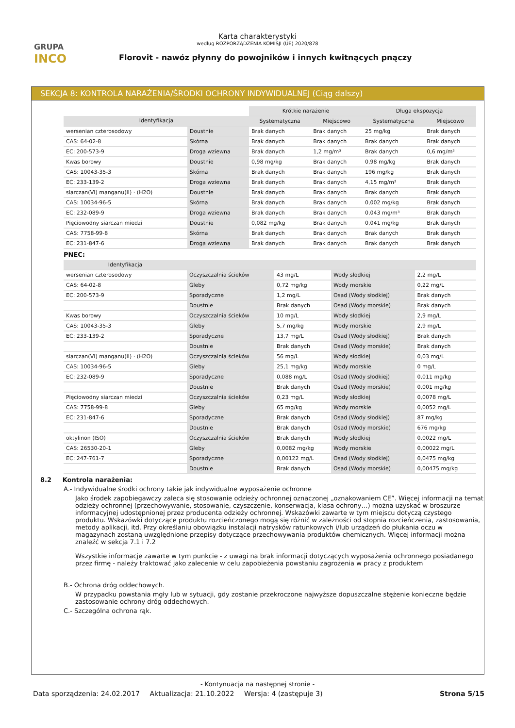GRUPA
INCO
Karta charakterystyki
według ROZPORZĄDZENIA KOMISJI (UE) 2020/878
Florovit - nawóz płynny do powojników i innych kwitnących pnączy
SEKCJA 8: KONTROLA NARAŻENIA/ŚRODKI OCHRONY INDYWIDUALNEJ (Ciąg dalszy)
| | | Krótkie narażenie | | Długa ekspozycja | |
| Identyfikacja | | Systematyczna | Miejscowo | Systematyczna | Miejscowo |
| wersenian czterosodowy | Doustnie | Brak danych | Brak danych | 25 mg/kg | Brak danych |
| CAS: 64-02-8 | Skórna | Brak danych | Brak danych | Brak danych | Brak danych |
| EC: 200-573-9 | Droga wziewna | Brak danych | 1,2 mg/m³ | Brak danych | 0,6 mg/m³ |
| Kwas borowy | Doustnie | 0,98 mg/kg | Brak danych | 0,98 mg/kg | Brak danych |
| CAS: 10043-35-3 | Skórna | Brak danych | Brak danych | 196 mg/kg | Brak danych |
| EC: 233-139-2 | Droga wziewna | Brak danych | Brak danych | 4,15 mg/m³ | Brak danych |
| siarczan(VI) manganu(II) · (H2O) | Doustnie | Brak danych | Brak danych | Brak danych | Brak danych |
| CAS: 10034-96-5 | Skórna | Brak danych | Brak danych | 0,002 mg/kg | Brak danych |
| EC: 232-089-9 | Droga wziewna | Brak danych | Brak danych | 0,043 mg/m³ | Brak danych |
| Pięciowodny siarczan miedzi | Doustnie | 0,082 mg/kg | Brak danych | 0,041 mg/kg | Brak danych |
| CAS: 7758-99-8 | Skórna | Brak danych | Brak danych | Brak danych | Brak danych |
| EC: 231-847-6 | Droga wziewna | Brak danych | Brak danych | Brak danych | Brak danych |
PNEC:
| Identyfikacja | | | | |
| --- | --- | --- | --- | --- |
| wersenian czterosodowy | Oczyszczalnia ścieków | 43 mg/L | Wody słodkiej | 2,2 mg/L |
| CAS: 64-02-8 | Gleby | 0,72 mg/kg | Wody morskie | 0,22 mg/L |
| EC: 200-573-9 | Sporadyczne | 1,2 mg/L | Osad (Wody słodkiej) | Brak danych |
| | Doustnie | Brak danych | Osad (Wody morskie) | Brak danych |
| Kwas borowy | Oczyszczalnia ścieków | 10 mg/L | Wody słodkiej | 2,9 mg/L |
| CAS: 10043-35-3 | Gleby | 5,7 mg/kg | Wody morskie | 2,9 mg/L |
| EC: 233-139-2 | Sporadyczne | 13,7 mg/L | Osad (Wody słodkiej) | Brak danych |
| | Doustnie | Brak danych | Osad (Wody morskie) | Brak danych |
| siarczan(VI) manganu(II) · (H2O) | Oczyszczalnia ścieków | 56 mg/L | Wody słodkiej | 0,03 mg/L |
| CAS: 10034-96-5 | Gleby | 25,1 mg/kg | Wody morskie | 0 mg/L |
| EC: 232-089-9 | Sporadyczne | 0,088 mg/L | Osad (Wody słodkiej) | 0,011 mg/kg |
| | Doustnie | Brak danych | Osad (Wody morskie) | 0,001 mg/kg |
| Pięciowodny siarczan miedzi | Oczyszczalnia ścieków | 0,23 mg/L | Wody słodkiej | 0,0078 mg/L |
| CAS: 7758-99-8 | Gleby | 65 mg/kg | Wody morskie | 0,0052 mg/L |
| EC: 231-847-6 | Sporadyczne | Brak danych | Osad (Wody słodkiej) | 87 mg/kg |
| | Doustnie | Brak danych | Osad (Wody morskie) | 676 mg/kg |
| oktylinon (ISO) | Oczyszczalnia ścieków | Brak danych | Wody słodkiej | 0,0022 mg/L |
| CAS: 26530-20-1 | Gleby | 0,0082 mg/kg | Wody morskie | 0,00022 mg/L |
| EC: 247-761-7 | Sporadyczne | 0,00122 mg/L | Osad (Wody słodkiej) | 0,0475 mg/kg |
| | Doustnie | Brak danych | Osad (Wody morskie) | 0,00475 mg/kg |
8.2 Kontrola narażenia:
A.- Indywidualne środki ochrony takie jak indywidualne wyposażenie ochronne
Jako środek zapobiegawczy zaleca się stosowanie odzieży ochronnej oznaczonej „oznakowaniem CE”. Więcej informacji na temat odzieży ochronnej (przechowywanie, stosowanie, czyszczenie, konserwacja, klasa ochrony…) można uzyskać w broszurze informacyjnej udostępnionej przez producenta odzieży ochronnej. Wskazówki zawarte w tym miejscu dotyczą czystego produktu. Wskazówki dotyczące produktu rozcieńczonego mogą się różnić w zależności od stopnia rozcieńczenia, zastosowania, metody aplikacji, itd. Przy określaniu obowiązku instalacji natrysków ratunkowych i/lub urządzeń do płukania oczu w magazynach zostaną uwzględnione przepisy dotyczące przechowywania produktów chemicznych. Więcej informacji można znaleźć w sekcja 7.1 i 7.2
Wszystkie informacje zawarte w tym punkcie - z uwagi na brak informacji dotyczących wyposażenia ochronnego posiadanego przez firmę - należy traktować jako zalecenie w celu zapobieżenia powstaniu zagrożenia w pracy z produktem
B.- Ochrona dróg oddechowych.
W przypadku powstania mgły lub w sytuacji, gdy zostanie przekroczone najwyższe dopuszczalne stężenie konieczne będzie zastosowanie ochrony dróg oddechowych.
C.- Szczególna ochrona rąk.
- Kontynuacja na następnej stronie -
Data sporządzenia: 24.02.2017 Aktualizacja: 21.10.2022 Wersja: 4 (zastępuje 3) Strona 5/15